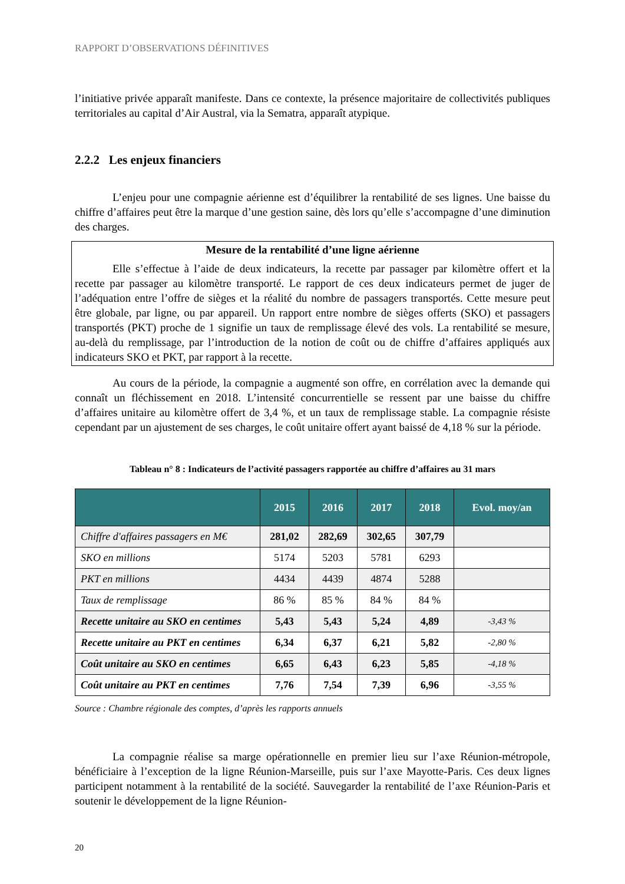RAPPORT D’OBSERVATIONS DÉFINITIVES
l’initiative privée apparaît manifeste. Dans ce contexte, la présence majoritaire de collectivités publiques territoriales au capital d’Air Austral, via la Sematra, apparaît atypique.
2.2.2 Les enjeux financiers
L’enjeu pour une compagnie aérienne est d’équilibrer la rentabilité de ses lignes. Une baisse du chiffre d’affaires peut être la marque d’une gestion saine, dès lors qu’elle s’accompagne d’une diminution des charges.
Mesure de la rentabilité d’une ligne aérienne
Elle s’effectue à l’aide de deux indicateurs, la recette par passager par kilomètre offert et la recette par passager au kilomètre transporté. Le rapport de ces deux indicateurs permet de juger de l’adéquation entre l’offre de sièges et la réalité du nombre de passagers transportés. Cette mesure peut être globale, par ligne, ou par appareil. Un rapport entre nombre de sièges offerts (SKO) et passagers transportés (PKT) proche de 1 signifie un taux de remplissage élevé des vols. La rentabilité se mesure, au-delà du remplissage, par l’introduction de la notion de coût ou de chiffre d’affaires appliqués aux indicateurs SKO et PKT, par rapport à la recette.
Au cours de la période, la compagnie a augmenté son offre, en corrélation avec la demande qui connaît un fléchissement en 2018. L’intensité concurrentielle se ressent par une baisse du chiffre d’affaires unitaire au kilomètre offert de 3,4 %, et un taux de remplissage stable. La compagnie résiste cependant par un ajustement de ses charges, le coût unitaire offert ayant baissé de 4,18 % sur la période.
Tableau n° 8 : Indicateurs de l’activité passagers rapportée au chiffre d’affaires au 31 mars
| | 2015 | 2016 | 2017 | 2018 | Evol. moy/an |
| --- | --- | --- | --- | --- | --- |
| Chiffre d'affaires passagers en M€ | 281,02 | 282,69 | 302,65 | 307,79 | |
| SKO en millions | 5174 | 5203 | 5781 | 6293 | |
| PKT en millions | 4434 | 4439 | 4874 | 5288 | |
| Taux de remplissage | 86 % | 85 % | 84 % | 84 % | |
| Recette unitaire au SKO en centimes | 5,43 | 5,43 | 5,24 | 4,89 | -3,43 % |
| Recette unitaire au PKT en centimes | 6,34 | 6,37 | 6,21 | 5,82 | -2,80 % |
| Coût unitaire au SKO en centimes | 6,65 | 6,43 | 6,23 | 5,85 | -4,18 % |
| Coût unitaire au PKT en centimes | 7,76 | 7,54 | 7,39 | 6,96 | -3,55 % |
Source : Chambre régionale des comptes, d’après les rapports annuels
La compagnie réalise sa marge opérationnelle en premier lieu sur l’axe Réunion-métropole, bénéficiaire à l’exception de la ligne Réunion-Marseille, puis sur l’axe Mayotte-Paris. Ces deux lignes participent notamment à la rentabilité de la société. Sauvegarder la rentabilité de l’axe Réunion-Paris et soutenir le développement de la ligne Réunion-
20